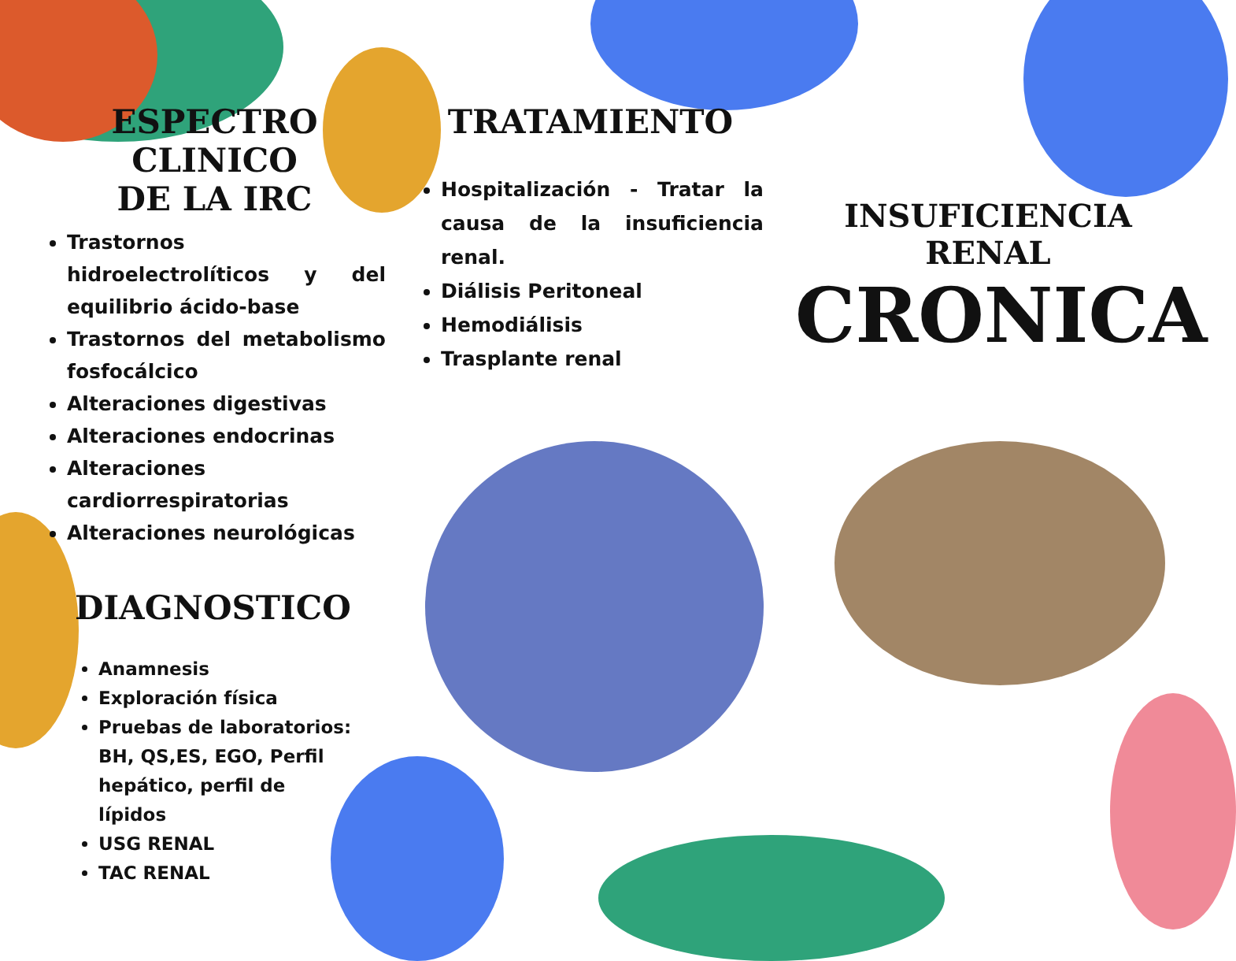ESPECTRO CLINICO
DE LA IRC
Trastornos hidroelectrolíticos y del equilibrio ácido-base
Trastornos del metabolismo fosfocálcico
Alteraciones digestivas
Alteraciones endocrinas
Alteraciones cardiorrespiratorias
Alteraciones neurológicas
DIAGNOSTICO
Anamnesis
Exploración física
Pruebas de laboratorios: BH, QS,ES, EGO, Perfil hepático, perfil de lípidos
USG RENAL
TAC RENAL
TRATAMIENTO
Hospitalización - Tratar la causa de la insuficiencia renal.
Diálisis Peritoneal
Hemodiálisis
Trasplante renal
INSUFICIENCIA RENAL
CRONICA